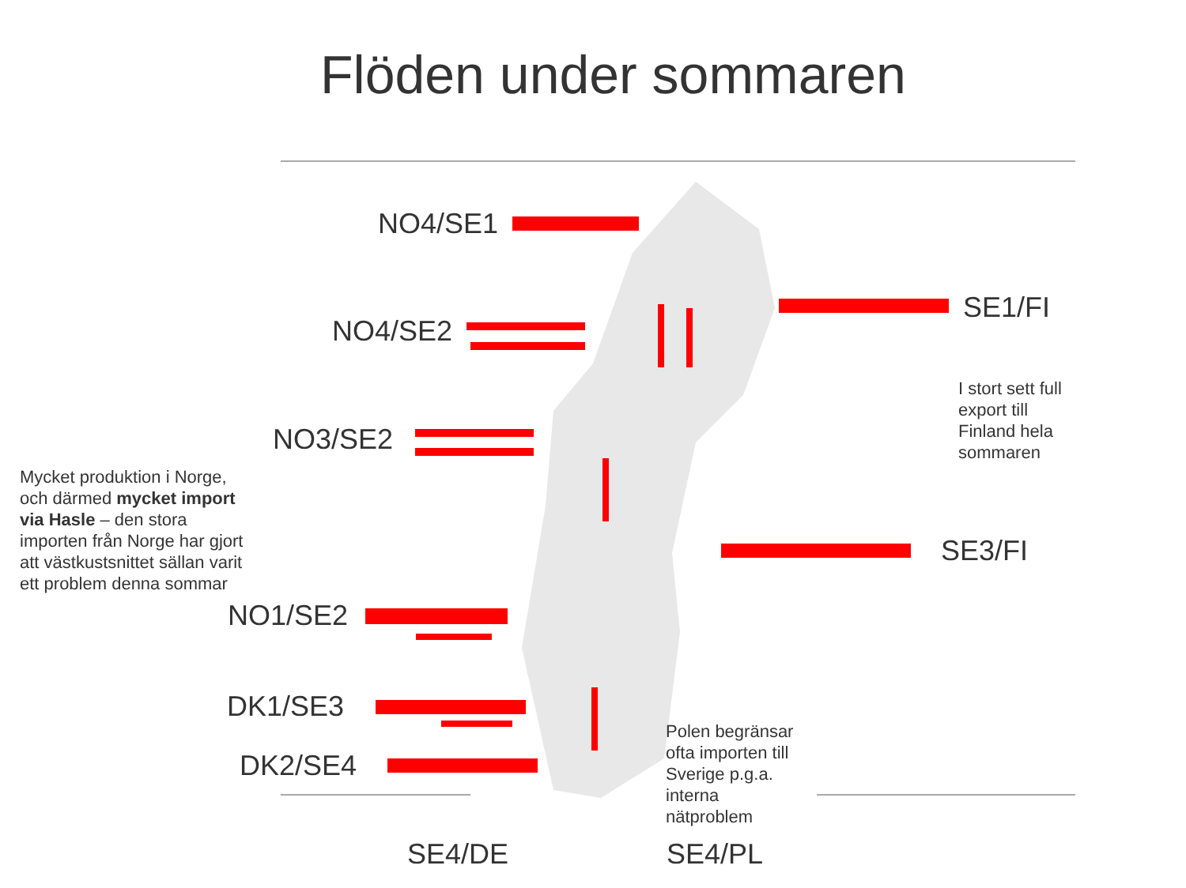Flöden under sommaren
NO4/SE1
NO4/SE2
NO3/SE2
NO1/SE2
DK1/SE3
DK2/SE4
SE4/DE SE4/PL
SE1/FI
SE3/FI
I stort sett full
export till
Finland hela
sommaren
Mycket produktion i Norge,
och därmed mycket import
via Hasle – den stora
importen från Norge har gjort
att västkustsnittet sällan varit
ett problem denna sommar
Polen begränsar
ofta importen till
Sverige p.g.a.
interna
nätproblem